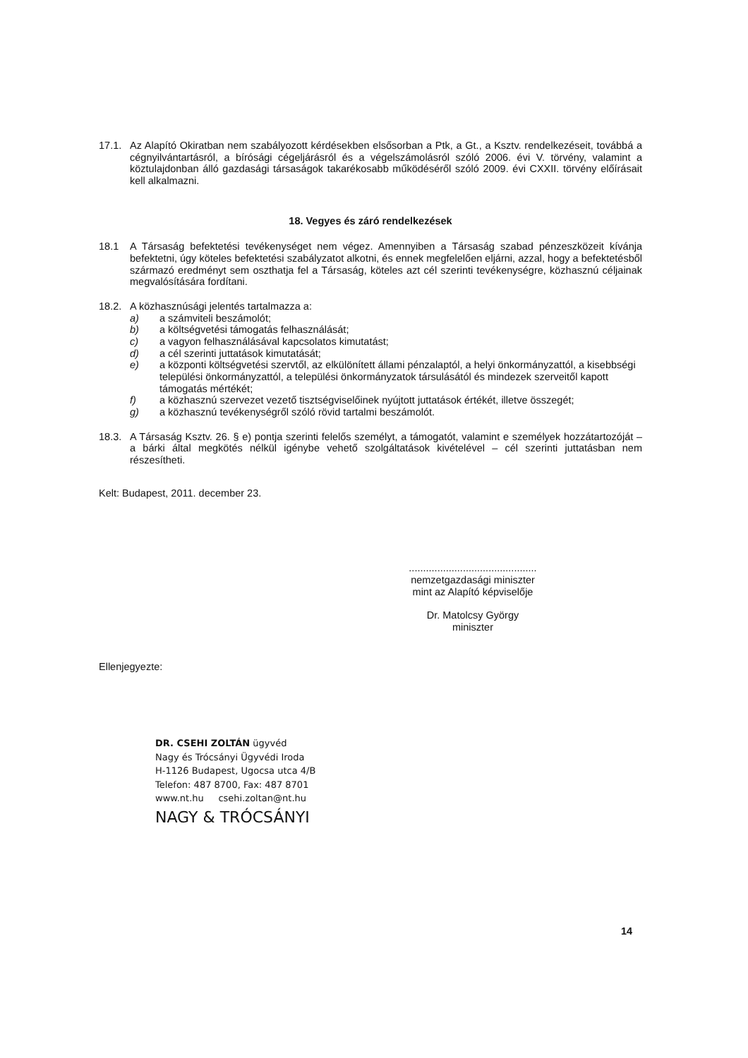17.1. Az Alapító Okiratban nem szabályozott kérdésekben elsősorban a Ptk, a Gt., a Ksztv. rendelkezéseit, továbbá a cégnyilvántartásról, a bírósági cégeljárásról és a végelszámolásról szóló 2006. évi V. törvény, valamint a köztulajdonban álló gazdasági társaságok takarékosabb működéséről szóló 2009. évi CXXII. törvény előírásait kell alkalmazni.
18. Vegyes és záró rendelkezések
18.1 A Társaság befektetési tevékenységet nem végez. Amennyiben a Társaság szabad pénzeszközeit kívánja befektetni, úgy köteles befektetési szabályzatot alkotni, és ennek megfelelően eljárni, azzal, hogy a befektetésből származó eredményt sem oszthatja fel a Társaság, köteles azt cél szerinti tevékenységre, közhasznú céljainak megvalósítására fordítani.
18.2. A közhasznúsági jelentés tartalmazza a:
a) a számviteli beszámolót;
b) a költségvetési támogatás felhasználását;
c) a vagyon felhasználásával kapcsolatos kimutatást;
d) a cél szerinti juttatások kimutatását;
e) a központi költségvetési szervtől, az elkülönített állami pénzalaptól, a helyi önkormányzattól, a kisebbségi települési önkormányzattól, a települési önkormányzatok társulásától és mindezek szerveitől kapott támogatás mértékét;
f) a közhasznú szervezet vezető tisztségviselőinek nyújtott juttatások értékét, illetve összegét;
g) a közhasznú tevékenységről szóló rövid tartalmi beszámolót.
18.3. A Társaság Ksztv. 26. § e) pontja szerinti felelős személyt, a támogatót, valamint e személyek hozzátartozóját – a bárki által megkötés nélkül igénybe vehető szolgáltatások kivételével – cél szerinti juttatásban nem részesítheti.
Kelt: Budapest, 2011. december 23.
.............................................
nemzetgazdasági miniszter
mint az Alapító képviselője
Dr. Matolcsy György
miniszter
Ellenjegyezte:
DR. CSEHI ZOLTÁN ügyvéd
Nagy és Trócsányi Ügyvédi Iroda
H-1126 Budapest, Ugocsa utca 4/B
Telefon: 487 8700, Fax: 487 8701
www.nt.hu csehi.zoltan@nt.hu
NAGY & TRÓCSÁNYI
14